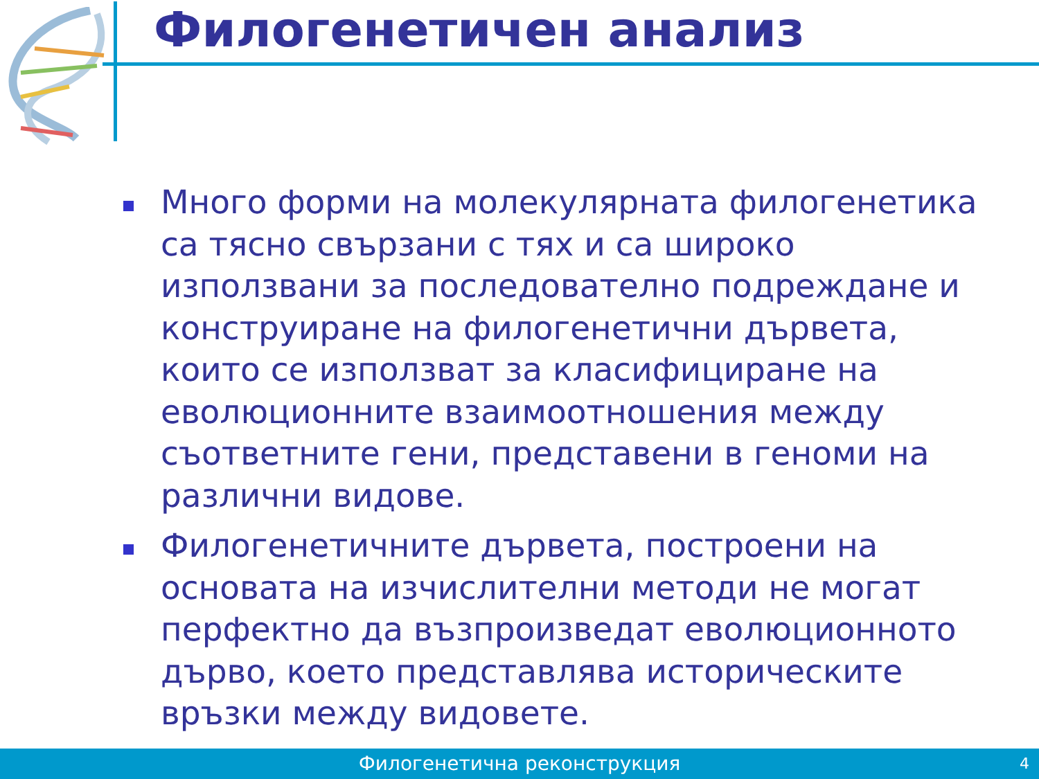Филогенетичен анализ
Много форми на молекулярната филогенетика са тясно свързани с тях и са широко използвани за последователно подреждане и конструиране на филогенетични дървета, които се използват за класифициране на еволюционните взаимоотношения между съответните гени, представени в геноми на различни видове.
Филогенетичните дървета, построени на основата на изчислителни методи не могат перфектно да възпроизведат еволюционното дърво, което представлява историческите връзки между видовете.
Филогенетична реконструкция 4